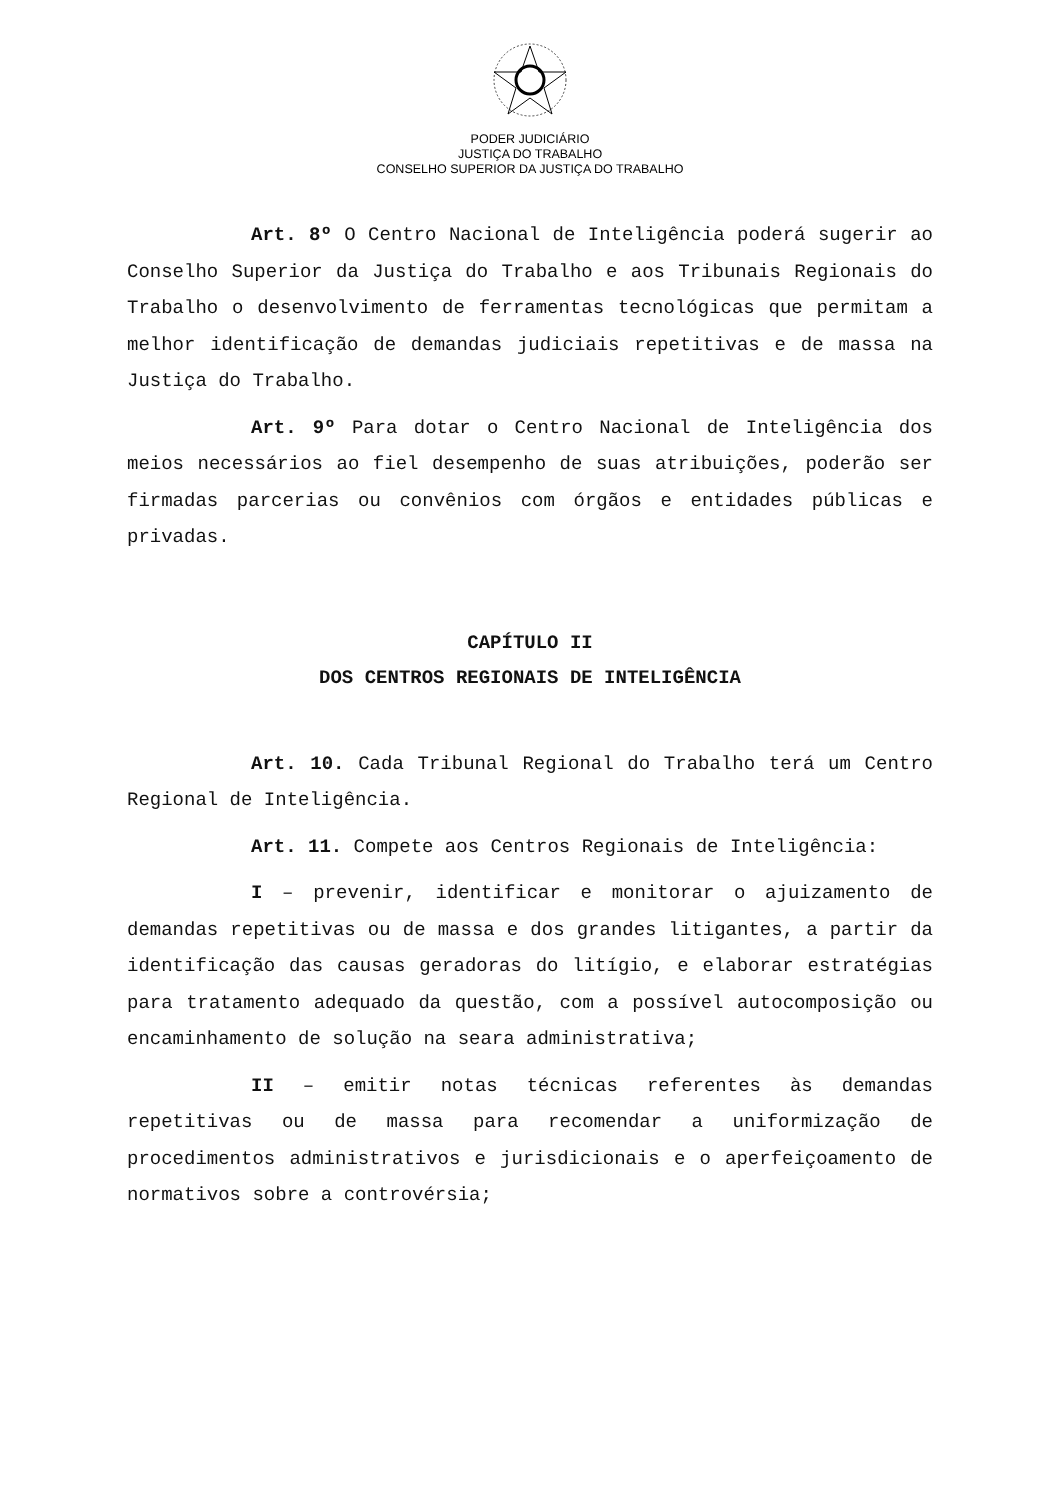PODER JUDICIÁRIO
JUSTIÇA DO TRABALHO
CONSELHO SUPERIOR DA JUSTIÇA DO TRABALHO
Art. 8º O Centro Nacional de Inteligência poderá sugerir ao Conselho Superior da Justiça do Trabalho e aos Tribunais Regionais do Trabalho o desenvolvimento de ferramentas tecnológicas que permitam a melhor identificação de demandas judiciais repetitivas e de massa na Justiça do Trabalho.
Art. 9º Para dotar o Centro Nacional de Inteligência dos meios necessários ao fiel desempenho de suas atribuições, poderão ser firmadas parcerias ou convênios com órgãos e entidades públicas e privadas.
CAPÍTULO II
DOS CENTROS REGIONAIS DE INTELIGÊNCIA
Art. 10. Cada Tribunal Regional do Trabalho terá um Centro Regional de Inteligência.
Art. 11. Compete aos Centros Regionais de Inteligência:
I – prevenir, identificar e monitorar o ajuizamento de demandas repetitivas ou de massa e dos grandes litigantes, a partir da identificação das causas geradoras do litígio, e elaborar estratégias para tratamento adequado da questão, com a possível autocomposição ou encaminhamento de solução na seara administrativa;
II – emitir notas técnicas referentes às demandas repetitivas ou de massa para recomendar a uniformização de procedimentos administrativos e jurisdicionais e o aperfeiçoamento de normativos sobre a controvérsia;